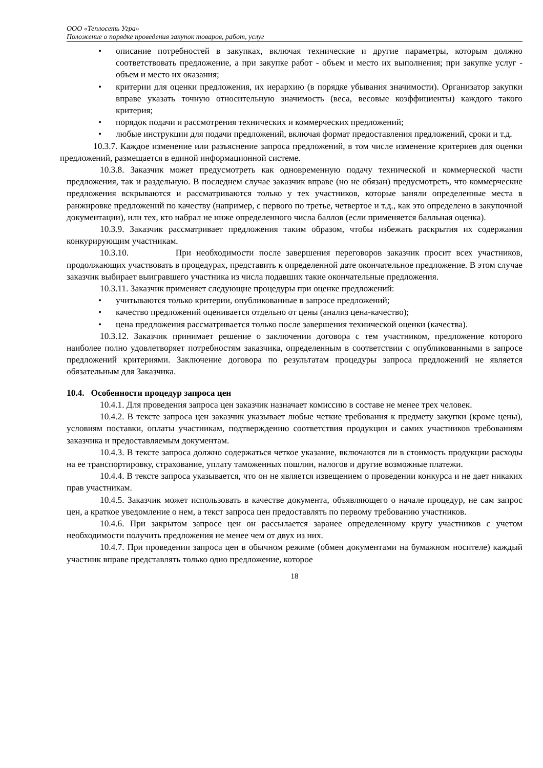ООО «Теплосеть Угра»
Положение о порядке проведения закупок товаров, работ, услуг
• описание потребностей в закупках, включая технические и другие параметры, которым должно соответствовать предложение, а при закупке работ - объем и место их выполнения; при закупке услуг - объем и место их оказания;
• критерии для оценки предложения, их иерархию (в порядке убывания значимости). Организатор закупки вправе указать точную относительную значимость (веса, весовые коэффициенты) каждого такого критерия;
• порядок подачи и рассмотрения технических и коммерческих предложений;
• любые инструкции для подачи предложений, включая формат предоставления предложений, сроки и т.д.
10.3.7. Каждое изменение или разъяснение запроса предложений, в том числе изменение критериев для оценки предложений, размещается в единой информационной системе.
10.3.8. Заказчик может предусмотреть как одновременную подачу технической и коммерческой части предложения, так и раздельную. В последнем случае заказчик вправе (но не обязан) предусмотреть, что коммерческие предложения вскрываются и рассматриваются только у тех участников, которые заняли определенные места в ранжировке предложений по качеству (например, с первого по третье, четвертое и т.д., как это определено в закупочной документации), или тех, кто набрал не ниже определенного числа баллов (если применяется балльная оценка).
10.3.9. Заказчик рассматривает предложения таким образом, чтобы избежать раскрытия их содержания конкурирующим участникам.
10.3.10. При необходимости после завершения переговоров заказчик просит всех участников, продолжающих участвовать в процедурах, представить к определенной дате окончательное предложение. В этом случае заказчик выбирает выигравшего участника из числа подавших такие окончательные предложения.
10.3.11. Заказчик применяет следующие процедуры при оценке предложений:
• учитываются только критерии, опубликованные в запросе предложений;
• качество предложений оценивается отдельно от цены (анализ цена-качество);
• цена предложения рассматривается только после завершения технической оценки (качества).
10.3.12. Заказчик принимает решение о заключении договора с тем участником, предложение которого наиболее полно удовлетворяет потребностям заказчика, определенным в соответствии с опубликованными в запросе предложений критериями. Заключение договора по результатам процедуры запроса предложений не является обязательным для Заказчика.
10.4. Особенности процедур запроса цен
10.4.1. Для проведения запроса цен заказчик назначает комиссию в составе не менее трех человек.
10.4.2. В тексте запроса цен заказчик указывает любые четкие требования к предмету закупки (кроме цены), условиям поставки, оплаты участникам, подтверждению соответствия продукции и самих участников требованиям заказчика и предоставляемым документам.
10.4.3. В тексте запроса должно содержаться четкое указание, включаются ли в стоимость продукции расходы на ее транспортировку, страхование, уплату таможенных пошлин, налогов и другие возможные платежи.
10.4.4. В тексте запроса указывается, что он не является извещением о проведении конкурса и не дает никаких прав участникам.
10.4.5. Заказчик может использовать в качестве документа, объявляющего о начале процедур, не сам запрос цен, а краткое уведомление о нем, а текст запроса цен предоставлять по первому требованию участников.
10.4.6. При закрытом запросе цен он рассылается заранее определенному кругу участников с учетом необходимости получить предложения не менее чем от двух из них.
10.4.7. При проведении запроса цен в обычном режиме (обмен документами на бумажном носителе) каждый участник вправе представлять только одно предложение, которое
18